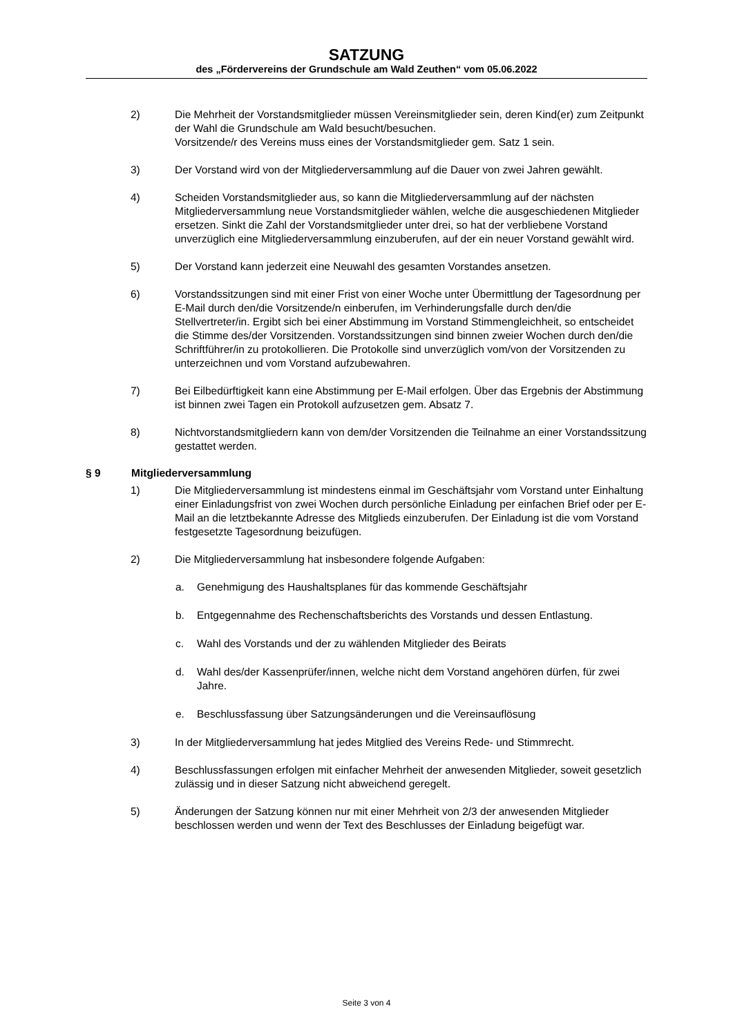SATZUNG
des „Fördervereins der Grundschule am Wald Zeuthen“ vom 05.06.2022
2) Die Mehrheit der Vorstandsmitglieder müssen Vereinsmitglieder sein, deren Kind(er) zum Zeitpunkt der Wahl die Grundschule am Wald besucht/besuchen.
Vorsitzende/r des Vereins muss eines der Vorstandsmitglieder gem. Satz 1 sein.
3) Der Vorstand wird von der Mitgliederversammlung auf die Dauer von zwei Jahren gewählt.
4) Scheiden Vorstandsmitglieder aus, so kann die Mitgliederversammlung auf der nächsten Mitgliederversammlung neue Vorstandsmitglieder wählen, welche die ausgeschiedenen Mitglieder ersetzen. Sinkt die Zahl der Vorstandsmitglieder unter drei, so hat der verbliebene Vorstand unverzüglich eine Mitgliederversammlung einzuberufen, auf der ein neuer Vorstand gewählt wird.
5) Der Vorstand kann jederzeit eine Neuwahl des gesamten Vorstandes ansetzen.
6) Vorstandssitzungen sind mit einer Frist von einer Woche unter Übermittlung der Tagesordnung per E-Mail durch den/die Vorsitzende/n einberufen, im Verhinderungsfalle durch den/die Stellvertreter/in. Ergibt sich bei einer Abstimmung im Vorstand Stimmengleichheit, so entscheidet die Stimme des/der Vorsitzenden. Vorstandssitzungen sind binnen zweier Wochen durch den/die Schriftführer/in zu protokollieren. Die Protokolle sind unverzüglich vom/von der Vorsitzenden zu unterzeichnen und vom Vorstand aufzubewahren.
7) Bei Eilbedürftigkeit kann eine Abstimmung per E-Mail erfolgen. Über das Ergebnis der Abstimmung ist binnen zwei Tagen ein Protokoll aufzusetzen gem. Absatz 7.
8) Nichtvorstandsmitgliedern kann von dem/der Vorsitzenden die Teilnahme an einer Vorstandssitzung gestattet werden.
§ 9 Mitgliederversammlung
1) Die Mitgliederversammlung ist mindestens einmal im Geschäftsjahr vom Vorstand unter Einhaltung einer Einladungsfrist von zwei Wochen durch persönliche Einladung per einfachen Brief oder per E-Mail an die letztbekannte Adresse des Mitglieds einzuberufen. Der Einladung ist die vom Vorstand festgesetzte Tagesordnung beizufügen.
2) Die Mitgliederversammlung hat insbesondere folgende Aufgaben:
a. Genehmigung des Haushaltsplanes für das kommende Geschäftsjahr
b. Entgegennahme des Rechenschaftsberichts des Vorstands und dessen Entlastung.
c. Wahl des Vorstands und der zu wählenden Mitglieder des Beirats
d. Wahl des/der Kassenprüfer/innen, welche nicht dem Vorstand angehören dürfen, für zwei Jahre.
e. Beschlussfassung über Satzungsänderungen und die Vereinsauflösung
3) In der Mitgliederversammlung hat jedes Mitglied des Vereins Rede- und Stimmrecht.
4) Beschlussfassungen erfolgen mit einfacher Mehrheit der anwesenden Mitglieder, soweit gesetzlich zulässig und in dieser Satzung nicht abweichend geregelt.
5) Änderungen der Satzung können nur mit einer Mehrheit von 2/3 der anwesenden Mitglieder beschlossen werden und wenn der Text des Beschlusses der Einladung beigefügt war.
Seite 3 von 4